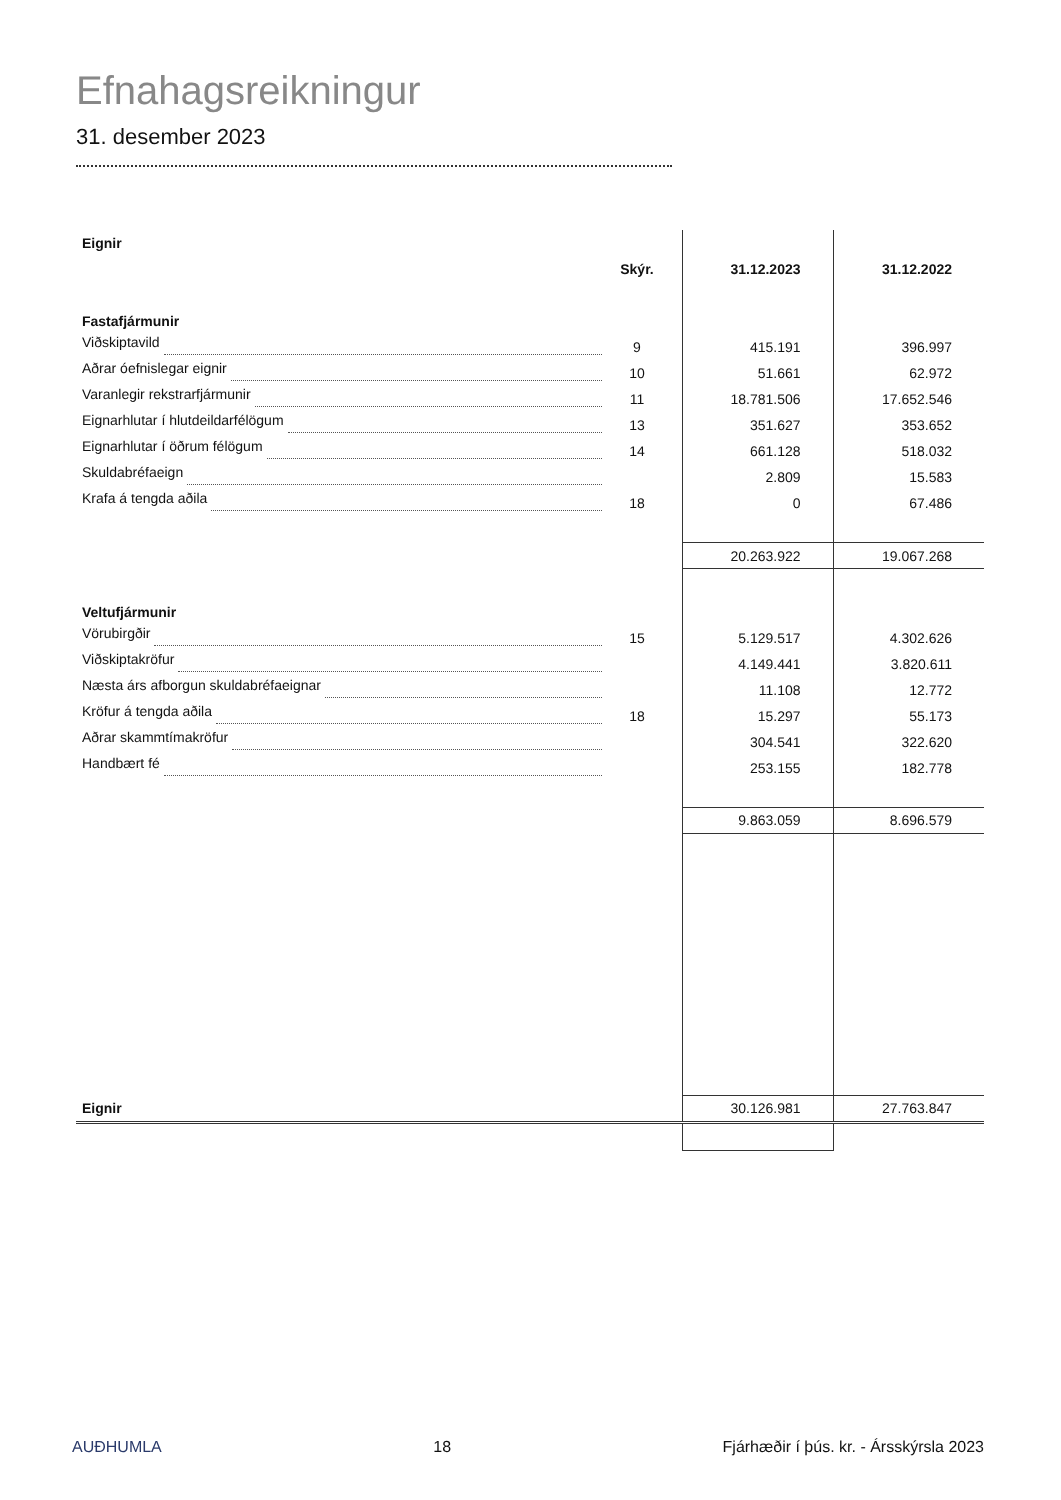Efnahagsreikningur
31. desember 2023
| Eignir | | | | |
| | Skýr. | | 31.12.2023 | 31.12.2022 |
| Fastafjármunir | | | | |
| Viðskiptavild | 9 | | 415.191 | 396.997 |
| Aðrar óefnislegar eignir | 10 | | 51.661 | 62.972 |
| Varanlegir rekstrarfjármunir | 11 | | 18.781.506 | 17.652.546 |
| Eignarhlutar í hlutdeildarfélögum | 13 | | 351.627 | 353.652 |
| Eignarhlutar í öðrum félögum | 14 | | 661.128 | 518.032 |
| Skuldabréfaeign | | | 2.809 | 15.583 |
| Krafa á tengda aðila | 18 | | 0 | 67.486 |
| | | | 20.263.922 | 19.067.268 |
| Veltufjármunir | | | | |
| Vörubirgðir | 15 | | 5.129.517 | 4.302.626 |
| Viðskiptakröfur | | | 4.149.441 | 3.820.611 |
| Næsta árs afborgun skuldabréfaeignar | | | 11.108 | 12.772 |
| Kröfur á tengda aðila | 18 | | 15.297 | 55.173 |
| Aðrar skammtímakröfur | | | 304.541 | 322.620 |
| Handbært fé | | | 253.155 | 182.778 |
| | | | 9.863.059 | 8.696.579 |
| Eignir | | | 30.126.981 | 27.763.847 |
AUÐHUMLA 18 Fjárhæðir í þús. kr. - Ársskýrsla 2023